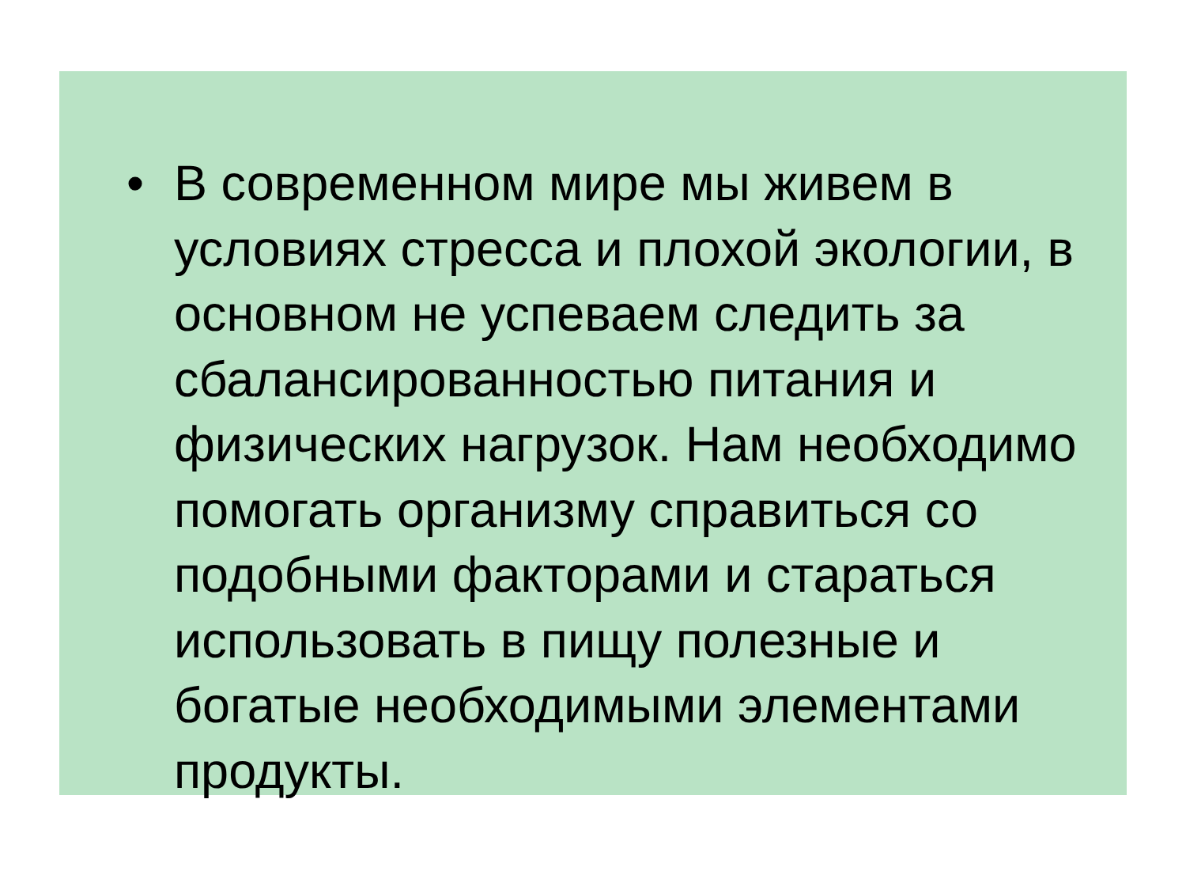• В современном мире мы живем в
условиях стресса и плохой экологии, в
основном не успеваем следить за
сбалансированностью питания и
физических нагрузок. Нам необходимо
помогать организму справиться со
подобными факторами и стараться
использовать в пищу полезные и
богатые необходимыми элементами
продукты.